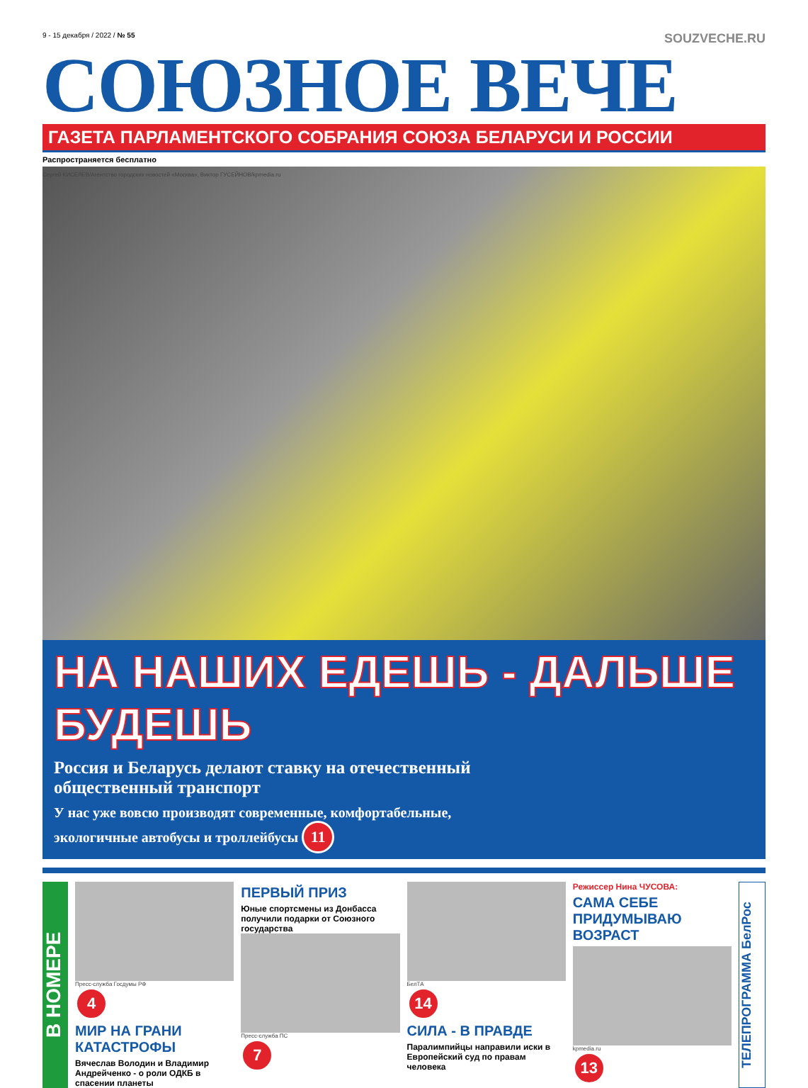9 - 15 декабря / 2022 / № 55 SOUZVECHE.RU
СОЮЗНОЕ ВЕЧЕ
ГАЗЕТА ПАРЛАМЕНТСКОГО СОБРАНИЯ СОЮЗА БЕЛАРУСИ И РОССИИ
Распространяется бесплатно
Сергей КИСЕЛЕВ/Агентство городских новостей «Москва», Виктор ГУСЕЙНОВ/kpmedia.ru
НА НАШИХ ЕДЕШЬ - ДАЛЬШЕ БУДЕШЬ
Россия и Беларусь делают ставку на отечественный
общественный транспорт
У нас уже вовсю производят современные, комфортабельные,
экологичные автобусы и троллейбусы 11
В НОМЕРЕ
Пресс-служба Госдумы РФ
4
МИР НА ГРАНИ КАТАСТРОФЫ
Вячеслав Володин и Владимир Андрейченко - о роли ОДКБ в спасении планеты
ПЕРВЫЙ ПРИЗ
Юные спортсмены из Донбасса получили подарки от Союзного государства
Пресс-служба ПС
7
БелТА
14
СИЛА - В ПРАВДЕ
Паралимпийцы направили иски в Европейский суд по правам человека
Режиссер Нина ЧУСОВА:
САМА СЕБЕ ПРИДУМЫВАЮ ВОЗРАСТ
kpmedia.ru
13
ТЕЛЕПРОГРАММА БелРос